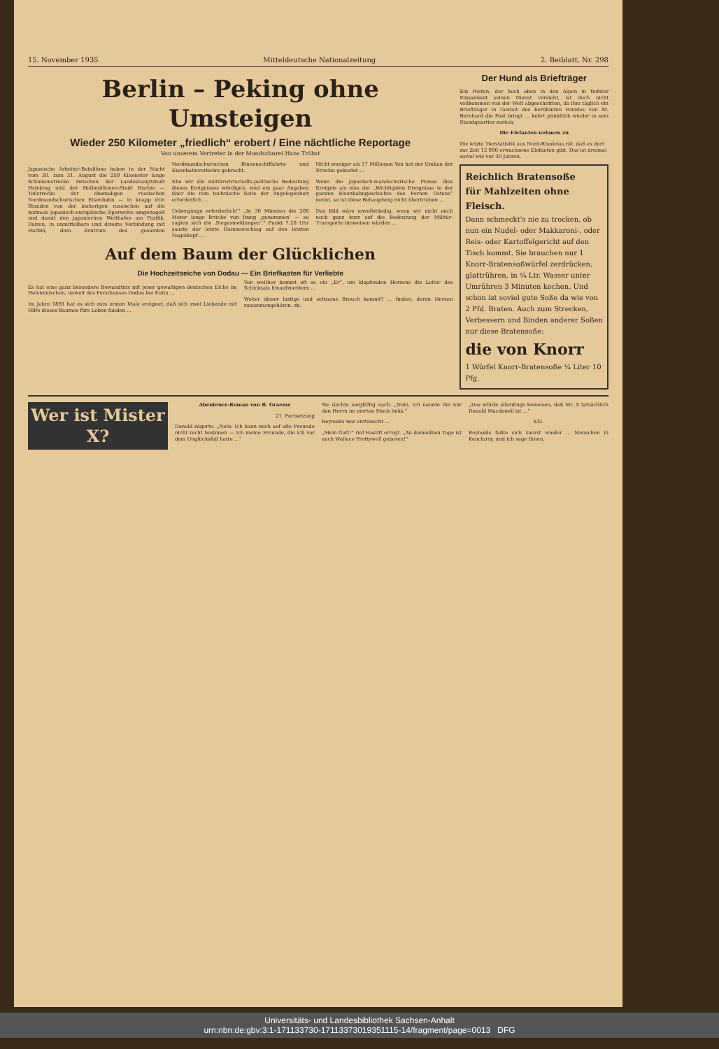15. November 1935 Mitteldeutsche Nationalzeitung 2. Beiblatt, Nr. 298
Berlin – Peking ohne Umsteigen
Wieder 250 Kilometer „friedlich“ erobert / Eine nächtliche Reportage
Von unserem Vertreter in der Mandschurei Hans Tröbst
Japanische Arbeiter-Bataillone haben in der Nacht vom 30. zum 31. August die 250 Kilometer lange Schienenstrecke zwischen der Landeshauptstadt Hsinking und der Halbmillionen-Stadt Harbin — Teilstrecke der ehemaligen russischen Nordmandschurischen Eisenbahn — in knapp drei Stunden von der bisherigen russischen auf die normale japanisch-europäische Spurweite umgenagelt und damit den japanischen Welthafen am Pazifik, Dairen, in unmittelbare und direkte Verbindung mit Harbin, dem Zentrum des gesamten Nordmandschurischen Binnenschiffahrts- und Eisenbahnverkehrs gebracht.
Ehe wir die militärwirtschafts-politische Bedeutung dieses Ereignisses würdigen, sind ein paar Angaben über die rein technische Seite der Angelegenheit erforderlich ...
Uebergänge erforderlich!“ „In 30 Minuten die 200 Meter lange Brücke von Itung ‚genommen‘ — so sagten sich die ‚Siegesmeldungen‘.“ Punkt 7.20 Uhr sauste der letzte Hammerschlag auf den letzten Nagelkopf ...
Nicht weniger als 17 Millionen Yen hat der Umbau der Strecke gekostet ...
Wenn die japanisch-mandschurische Presse dies Ereignis als eins der „Wichtigsten Ereignisse in der ganzen Eisenbahngeschichte des Fernen Ostens“ nennt, so ist diese Behauptung nicht übertrieben ...
Das Bild wäre unvollständig, wenn wir nicht auch noch ganz kurz auf die Bedeutung der Militär-Transporte hinweisen würden ...
Auf dem Baum der Glücklichen
Die Hochzeitseiche von Dodau — Ein Briefkasten für Verliebte
Es hat eine ganz besondere Bewandtnis mit jener gewaltigen deutschen Eiche im Holsteinischen, unweit des Forsthauses Dodau bei Eutin ...
Im Jahre 1891 hat es sich zum ersten Male ereignet, daß sich zwei Liebende mit Hilfe dieses Baumes fürs Leben fanden ...
Von weither kommt oft so ein „Er“, um klopfenden Herzens die Leiter des Schicksals hinaufzuentern ...
Woher dieser lustige und seltsame Brauch kommt? ... finden, deren Herzen zusammengehören. zb.
Der Hund als Briefträger
Ein Posten, der hoch oben in den Alpen in tiefster Einsamkeit seinen Dienst versieht, ist doch nicht vollkommen von der Welt abgeschnitten, da ihm täglich ein Briefträger in Gestalt des berühmten Hundes von St. Bernhard die Post bringt ... kehrt pünktlich wieder in sein Standquartier zurück.
Die Elefanten nehmen zu
Die letzte Tierstatistik aus Nord-Rhodesia rät, daß es dort zur Zeit 12 000 erwachsene Elefanten gibt. Das ist dreimal soviel wie vor 30 Jahren.
Reichlich Bratensoße
für Mahlzeiten ohne Fleisch.
Dann schmeckt's nie zu trocken, ob nun ein Nudel- oder Makkaroni-, oder Reis- oder Kartoffelgericht auf den Tisch kommt. Sie brauchen nur 1 Knorr-Bratensoßwürfel zerdrücken, glattrühren, in ¼ Ltr. Wasser unter Umrühren 3 Minuten kochen. Und schon ist soviel gute Soße da wie von 2 Pfd. Braten. Auch zum Strecken, Verbessern und Binden anderer Soßen nur diese Bratensoße:
die von Knorr
1 Würfel Knorr-Bratensoße ¼ Liter 10 Pfg.
Wer ist Mister X?
Abenteuer-Roman von B. Graeme
21. Fortsetzung
Donald zögerte. „Nein. Ich kann mich auf alte Freunde nicht recht besinnen — ich meine Freunde, die ich vor dem Unglücksfall hatte ...“
Sie dachte sorgfältig nach. „Nein, ich nannte ihn nur den Herrn im vierten Stock links.“
Reynolds war enttäuscht ...
„Mein Gott!“ rief Haslitt erregt. „An demselben Tage ist auch Wallace Prettywell geboren!“
„Das würde allerdings beweisen, daß Mr. X tatsächlich Donald Macdonell ist ...“
XXI.
Reynolds faßte sich zuerst wieder ... Menschen in Kenclurry, und ich sage Ihnen,
Universitäts- und Landesbibliothek Sachsen-Anhalt
urn:nbn:de:gbv:3:1-171133730-17113373019351115-14/fragment/page=0013 DFG